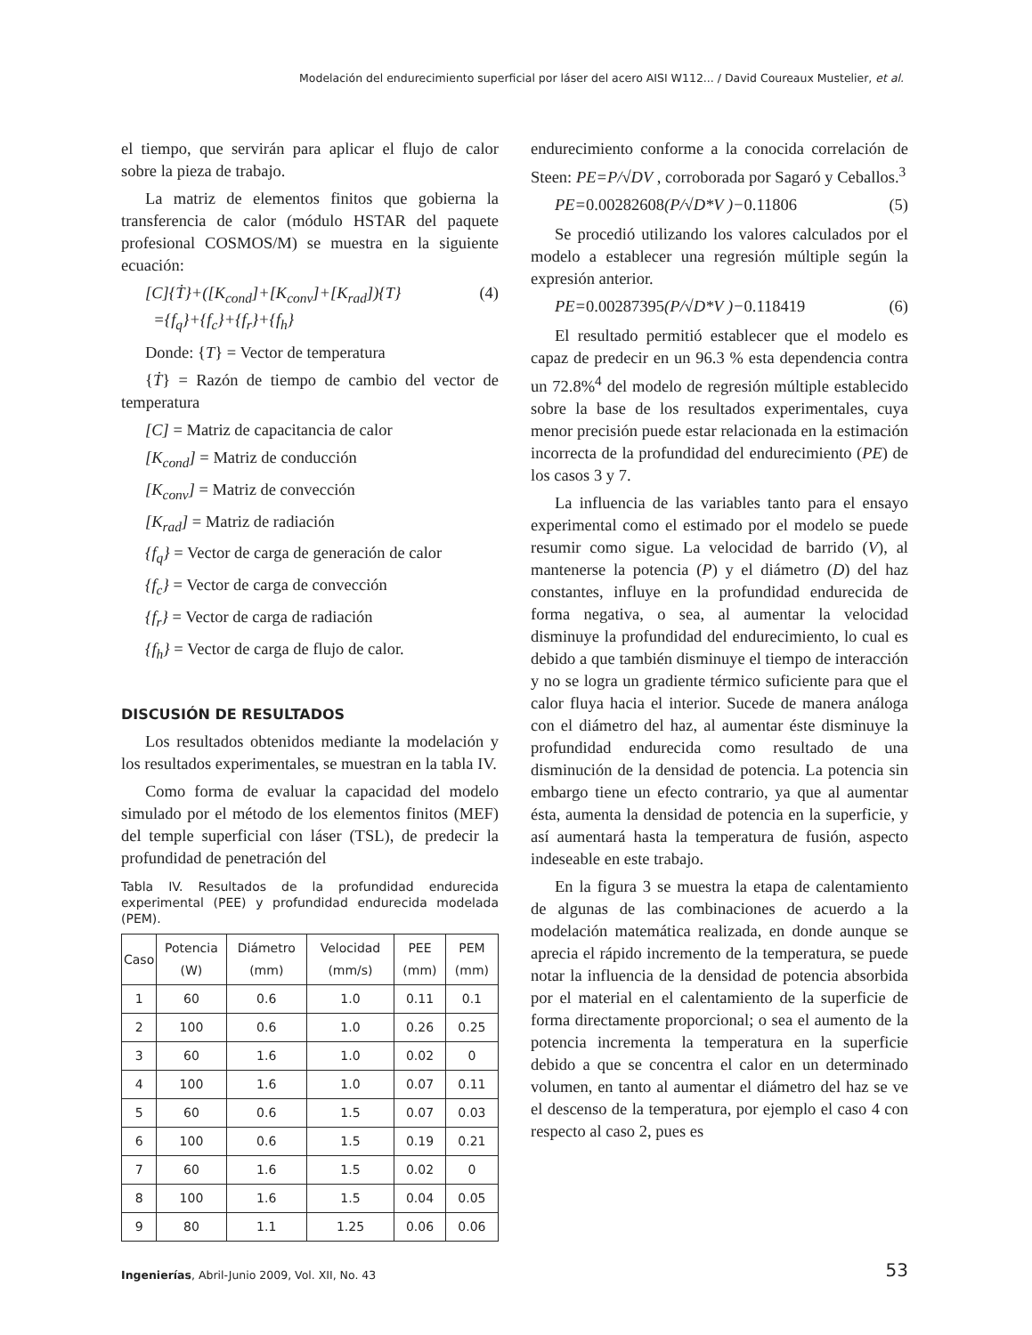Modelación del endurecimiento superficial por láser del acero AISI W112... / David Coureaux Mustelier, et al.
el tiempo, que servirán para aplicar el flujo de calor sobre la pieza de trabajo.
La matriz de elementos finitos que gobierna la transferencia de calor (módulo HSTAR del paquete profesional COSMOS/M) se muestra en la siguiente ecuación:
[C]{Ṫ}+([K<sub>cond</sub>]+[K<sub>conv</sub>]+[K<sub>rad</sub>]){T}
={f<sub>q</sub>}+{f<sub>c</sub>}+{f<sub>r</sub>}+{f<sub>h</sub>}
(4)
Donde: {T} = Vector de temperatura
{Ṫ} = Razón de tiempo de cambio del vector de temperatura
[C] = Matriz de capacitancia de calor
[K<sub>cond</sub>] = Matriz de conducción
[K<sub>conv</sub>] = Matriz de convección
[K<sub>rad</sub>] = Matriz de radiación
{f<sub>q</sub>} = Vector de carga de generación de calor
{f<sub>c</sub>} = Vector de carga de convección
{f<sub>r</sub>} = Vector de carga de radiación
{f<sub>h</sub>} = Vector de carga de flujo de calor.
DISCUSIÓN DE RESULTADOS
Los resultados obtenidos mediante la modelación y los resultados experimentales, se muestran en la tabla IV.
Como forma de evaluar la capacidad del modelo simulado por el método de los elementos finitos (MEF) del temple superficial con láser (TSL), de predecir la profundidad de penetración del
Tabla IV. Resultados de la profundidad endurecida experimental (PEE) y profundidad endurecida modelada (PEM).
| Caso | Potencia (W) | Diámetro (mm) | Velocidad (mm/s) | PEE (mm) | PEM (mm) |
| --- | --- | --- | --- | --- | --- |
| 1 | 60 | 0.6 | 1.0 | 0.11 | 0.1 |
| 2 | 100 | 0.6 | 1.0 | 0.26 | 0.25 |
| 3 | 60 | 1.6 | 1.0 | 0.02 | 0 |
| 4 | 100 | 1.6 | 1.0 | 0.07 | 0.11 |
| 5 | 60 | 0.6 | 1.5 | 0.07 | 0.03 |
| 6 | 100 | 0.6 | 1.5 | 0.19 | 0.21 |
| 7 | 60 | 1.6 | 1.5 | 0.02 | 0 |
| 8 | 100 | 1.6 | 1.5 | 0.04 | 0.05 |
| 9 | 80 | 1.1 | 1.25 | 0.06 | 0.06 |
endurecimiento conforme a la conocida correlación de Steen: PE=P/√DV , corroborada por Sagaró y Ceballos.<sup>3</sup>
PE=0.00282608(P/√D*V )−0.11806 (5)
Se procedió utilizando los valores calculados por el modelo a establecer una regresión múltiple según la expresión anterior.
PE=0.00287395(P/√D*V )−0.118419
(6)
El resultado permitió establecer que el modelo es capaz de predecir en un 96.3 % esta dependencia contra un 72.8%<sup>4</sup> del modelo de regresión múltiple establecido sobre la base de los resultados experimentales, cuya menor precisión puede estar relacionada en la estimación incorrecta de la profundidad del endurecimiento (PE) de los casos 3 y 7.
La influencia de las variables tanto para el ensayo experimental como el estimado por el modelo se puede resumir como sigue. La velocidad de barrido (V), al mantenerse la potencia (P) y el diámetro (D) del haz constantes, influye en la profundidad endurecida de forma negativa, o sea, al aumentar la velocidad disminuye la profundidad del endurecimiento, lo cual es debido a que también disminuye el tiempo de interacción y no se logra un gradiente térmico suficiente para que el calor fluya hacia el interior. Sucede de manera análoga con el diámetro del haz, al aumentar éste disminuye la profundidad endurecida como resultado de una disminución de la densidad de potencia. La potencia sin embargo tiene un efecto contrario, ya que al aumentar ésta, aumenta la densidad de potencia en la superficie, y así aumentará hasta la temperatura de fusión, aspecto indeseable en este trabajo.
En la figura 3 se muestra la etapa de calentamiento de algunas de las combinaciones de acuerdo a la modelación matemática realizada, en donde aunque se aprecia el rápido incremento de la temperatura, se puede notar la influencia de la densidad de potencia absorbida por el material en el calentamiento de la superficie de forma directamente proporcional; o sea el aumento de la potencia incrementa la temperatura en la superficie debido a que se concentra el calor en un determinado volumen, en tanto al aumentar el diámetro del haz se ve el descenso de la temperatura, por ejemplo el caso 4 con respecto al caso 2, pues es
Ingenierías, Abril-Junio 2009, Vol. XII, No. 43
53